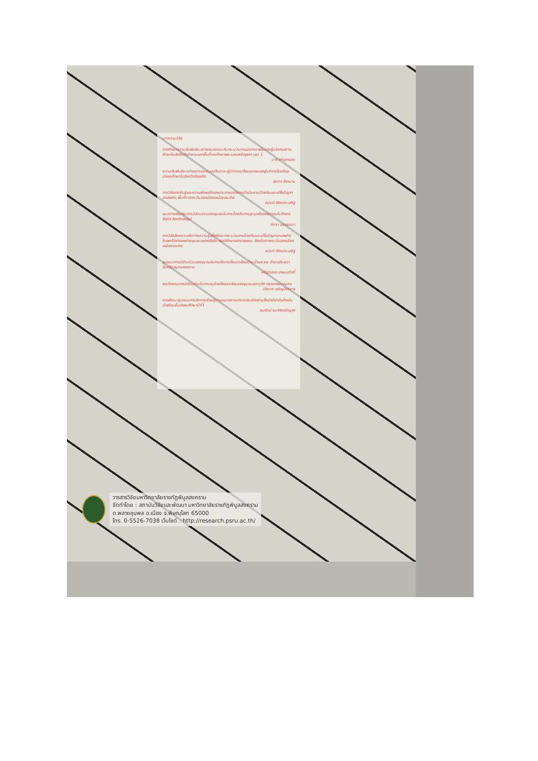บทความวิจัย
การศึกษาความสัมพันธ์ระหว่างสมรรถนะกับกระบวนการนิเทศภายในของผู้บริหารสถานศึกษาในสังกัดสำนักงานเขตพื้นที่การศึกษาพระนครศรีอยุธยา เขต 1
นารี เต่าสุวรรณ
ความสัมพันธ์ระหว่างเชาวน์อารมณ์กับภาวะผู้นำการเปลี่ยนแปลงของผู้บริหารโรงเรียนมัธยมศึกษาในจังหวัดร้อยเอ็ด
สุนทร สีหานาม
การวิจัยการรับรู้และความพึงพอใจของประชาชนต่อการดำเนินงานป้องกันและแก้ไขปัญหายาเสพติด พื้นที่ภาคตะวันออกเฉียงเหนือตอนล่าง
อนันต์ ลิขิตประเสริฐ
แนวทางส่งเสริมการมีส่วนร่วมของชุมชนในการป้องกันการสูบบุหรี่ของเยาวชนในอำเภอจัตุรัส จังหวัดชัยภูมิ
ภัทรา จุลวรรณา
การวิจัยสังเคราะห์จัดการความรู้เพื่อพัฒนากระบวนการป้องกันและแก้ไขปัญหายาเสพติดโดยเครือข่ายองค์กรชุมชนอย่างยั่งยืน กรณีศึกษาเขตชายแดน จังหวัดภาคตะวันออกเฉียงเหนือตอนล่าง
อนันต์ ลิขิตประเสริฐ
รูปแบบการมีส่วนร่วมของชุมชนในการจัดการสิ่งแวดล้อมด้านน้ำและขยะ อำเภออัมพวา จังหวัดสมุทรสงคราม
ศรีสุวรรณ เกษมสวัสดิ์
พฤติกรรมการมีส่วนร่วมในการอนุรักษ์สิ่งแวดล้อมของชุมชนเขตดุสิต กรุงเทพมหานคร
นิธินาถ เจริญโภคราช
การพัฒนารูปแบบการจัดการเรียนรู้ตามแนวสถานการณ์สมจริงผ่านสื่อมัลติมีเดียสำหรับนักเรียนชั้นมัธยมศึกษาปีที่1
ธนรัตน์ ธนากิจเจริญสุข
วารสารวิจัยมหาวิทยาลัยราชภัฏพิบูลสงคราม
จัดทำโดย : สถาบันวิจัยและพัฒนา มหาวิทยาลัยราชภัฏพิบูลสงคราม
ต.พลายชุมพล อ.เมือง จ.พิษณุโลก 65000
โทร. 0-5526-7038 เว็บไซต์ : http://research.psru.ac.th/